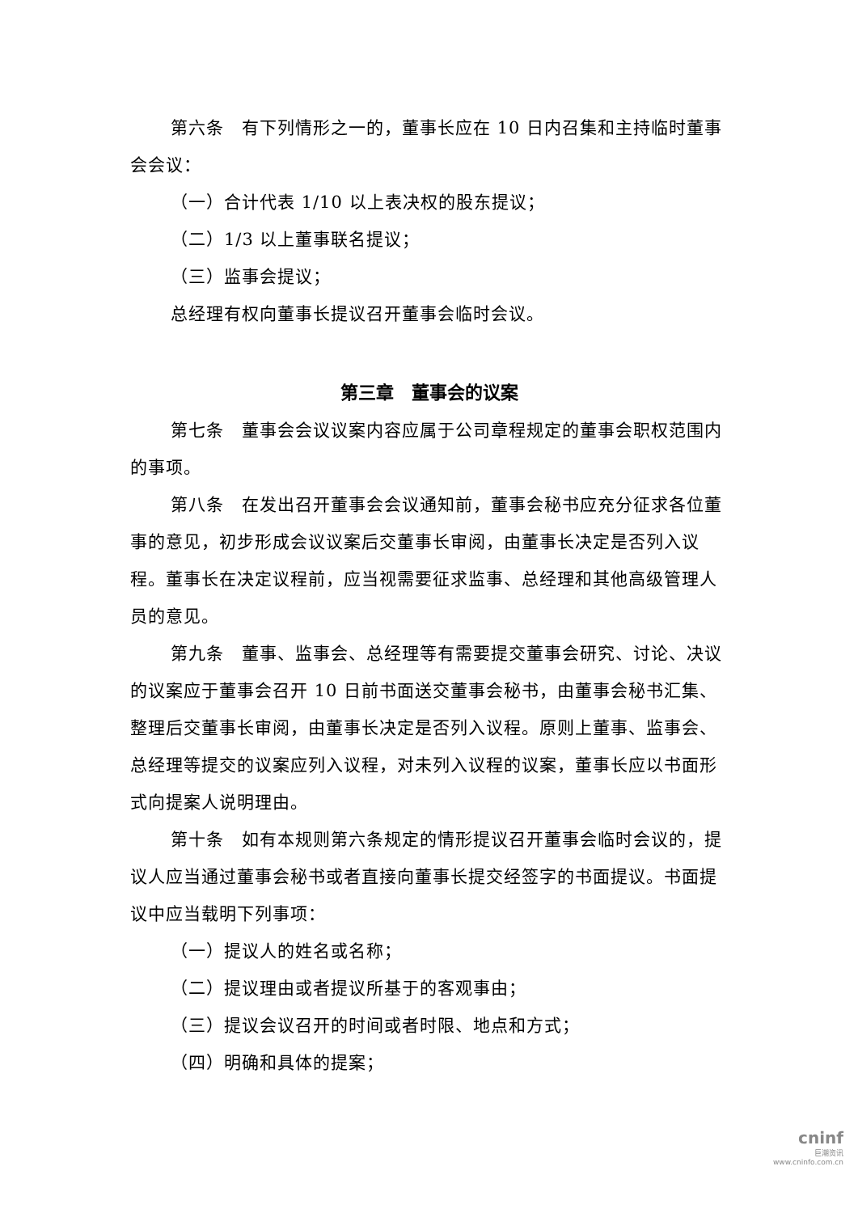第六条　有下列情形之一的，董事长应在 10 日内召集和主持临时董事会会议：
（一）合计代表 1/10 以上表决权的股东提议；
（二）1/3 以上董事联名提议；
（三）监事会提议；
总经理有权向董事长提议召开董事会临时会议。
第三章　董事会的议案
第七条　董事会会议议案内容应属于公司章程规定的董事会职权范围内的事项。
第八条　在发出召开董事会会议通知前，董事会秘书应充分征求各位董事的意见，初步形成会议议案后交董事长审阅，由董事长决定是否列入议程。董事长在决定议程前，应当视需要征求监事、总经理和其他高级管理人员的意见。
第九条　董事、监事会、总经理等有需要提交董事会研究、讨论、决议的议案应于董事会召开 10 日前书面送交董事会秘书，由董事会秘书汇集、整理后交董事长审阅，由董事长决定是否列入议程。原则上董事、监事会、总经理等提交的议案应列入议程，对未列入议程的议案，董事长应以书面形式向提案人说明理由。
第十条　如有本规则第六条规定的情形提议召开董事会临时会议的，提议人应当通过董事会秘书或者直接向董事长提交经签字的书面提议。书面提议中应当载明下列事项：
（一）提议人的姓名或名称；
（二）提议理由或者提议所基于的客观事由；
（三）提议会议召开的时间或者时限、地点和方式；
（四）明确和具体的提案；
cninf
巨潮资讯
www.cninfo.com.cn